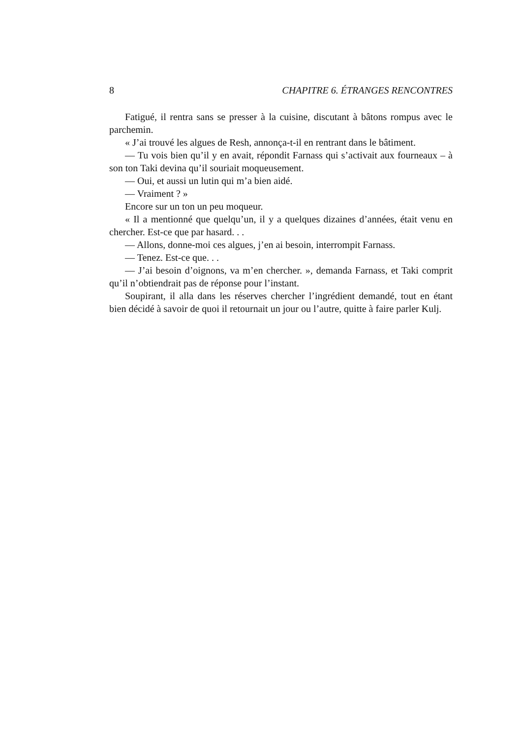8 CHAPITRE 6. ÉTRANGES RENCONTRES
Fatigué, il rentra sans se presser à la cuisine, discutant à bâtons rompus avec le parchemin.
« J’ai trouvé les algues de Resh, annonça-t-il en rentrant dans le bâtiment.
— Tu vois bien qu’il y en avait, répondit Farnass qui s’activait aux fourneaux – à son ton Taki devina qu’il souriait moqueusement.
— Oui, et aussi un lutin qui m’a bien aidé.
— Vraiment ? »
Encore sur un ton un peu moqueur.
« Il a mentionné que quelqu’un, il y a quelques dizaines d’années, était venu en chercher. Est-ce que par hasard. . .
— Allons, donne-moi ces algues, j’en ai besoin, interrompit Farnass.
— Tenez. Est-ce que. . .
— J’ai besoin d’oignons, va m’en chercher. », demanda Farnass, et Taki comprit qu’il n’obtiendrait pas de réponse pour l’instant.
Soupirant, il alla dans les réserves chercher l’ingrédient demandé, tout en étant bien décidé à savoir de quoi il retournait un jour ou l’autre, quitte à faire parler Kulj.